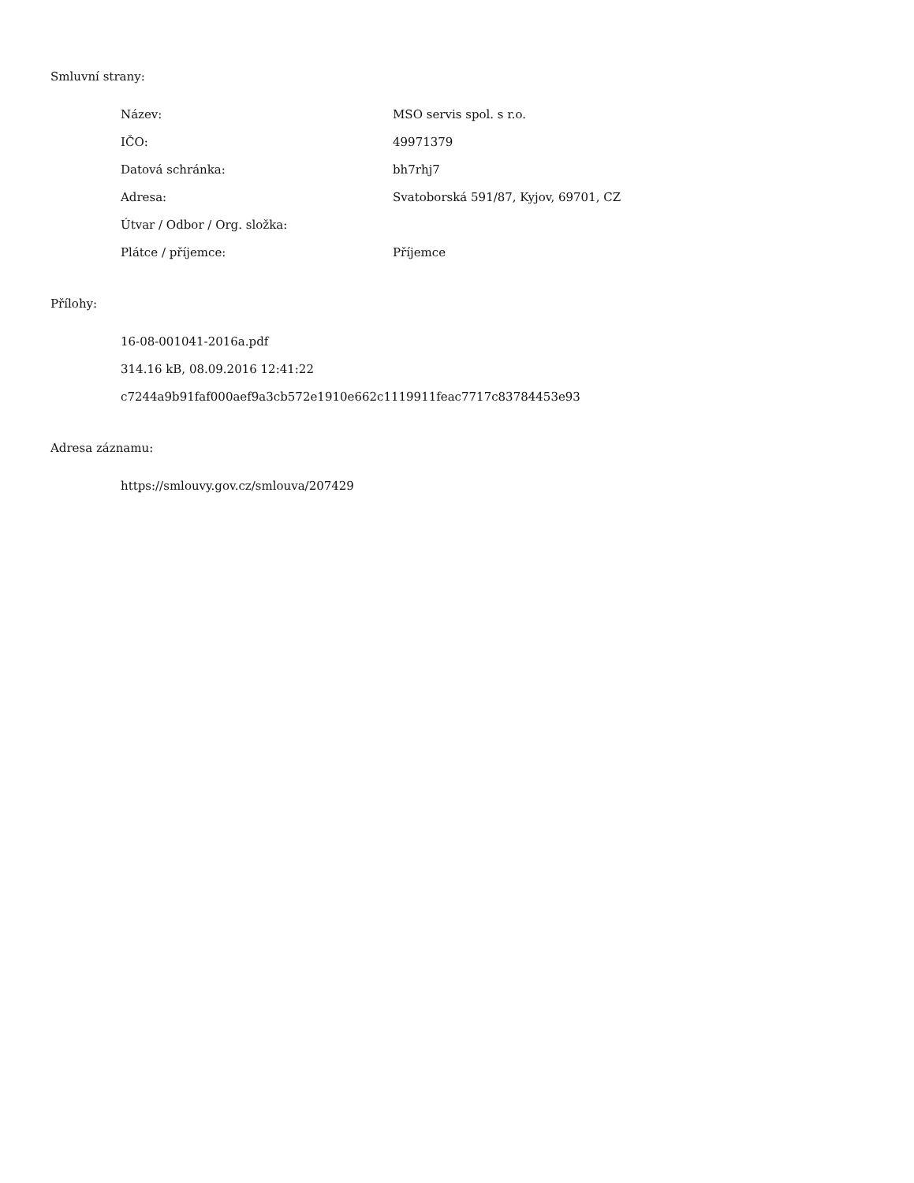Smluvní strany:
| Název: | MSO servis spol. s r.o. |
| IČO: | 49971379 |
| Datová schránka: | bh7rhj7 |
| Adresa: | Svatoborská 591/87, Kyjov, 69701, CZ |
| Útvar / Odbor / Org. složka: | |
| Plátce / příjemce: | Příjemce |
Přílohy:
16-08-001041-2016a.pdf
314.16 kB, 08.09.2016 12:41:22
c7244a9b91faf000aef9a3cb572e1910e662c1119911feac7717c83784453e93
Adresa záznamu:
https://smlouvy.gov.cz/smlouva/207429